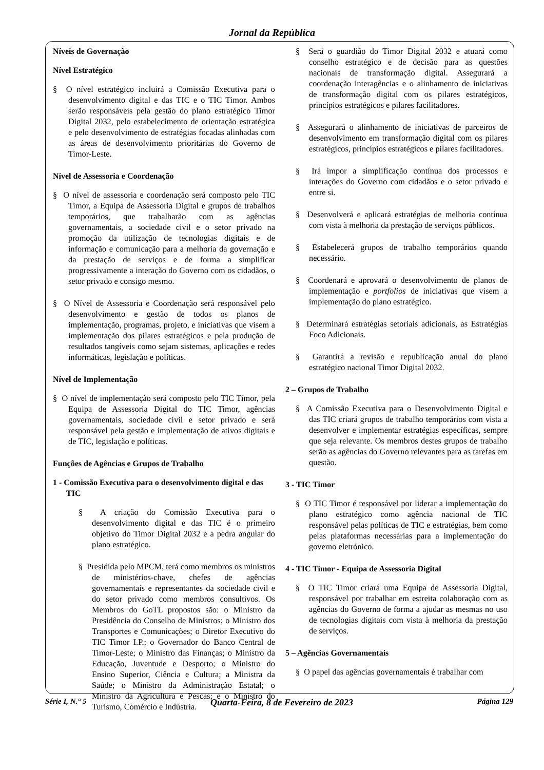Jornal da República
Níveis de Governação
Nível Estratégico
§ O nível estratégico incluirá a Comissão Executiva para o desenvolvimento digital e das TIC e o TIC Timor. Ambos serão responsáveis pela gestão do plano estratégico Timor Digital 2032, pelo estabelecimento de orientação estratégica e pelo desenvolvimento de estratégias focadas alinhadas com as áreas de desenvolvimento prioritárias do Governo de Timor-Leste.
Nível de Assessoria e Coordenação
§ O nível de assessoria e coordenação será composto pelo TIC Timor, a Equipa de Assessoria Digital e grupos de trabalhos temporários, que trabalharão com as agências governamentais, a sociedade civil e o setor privado na promoção da utilização de tecnologias digitais e de informação e comunicação para a melhoria da governação e da prestação de serviços e de forma a simplificar progressivamente a interação do Governo com os cidadãos, o setor privado e consigo mesmo.
§ O Nível de Assessoria e Coordenação será responsável pelo desenvolvimento e gestão de todos os planos de implementação, programas, projeto, e iniciativas que visem a implementação dos pilares estratégicos e pela produção de resultados tangíveis como sejam sistemas, aplicações e redes informáticas, legislação e políticas.
Nível de Implementação
§ O nível de implementação será composto pelo TIC Timor, pela Equipa de Assessoria Digital do TIC Timor, agências governamentais, sociedade civil e setor privado e será responsável pela gestão e implementação de ativos digitais e de TIC, legislação e políticas.
Funções de Agências e Grupos de Trabalho
1 - Comissão Executiva para o desenvolvimento digital e das TIC
§ A criação do Comissão Executiva para o desenvolvimento digital e das TIC é o primeiro objetivo do Timor Digital 2032 e a pedra angular do plano estratégico.
§ Presidida pelo MPCM, terá como membros os ministros de ministérios-chave, chefes de agências governamentais e representantes da sociedade civil e do setor privado como membros consultivos. Os Membros do GoTL propostos são: o Ministro da Presidência do Conselho de Ministros; o Ministro dos Transportes e Comunicações; o Diretor Executivo do TIC Timor I.P.; o Governador do Banco Central de Timor-Leste; o Ministro das Finanças; o Ministro da Educação, Juventude e Desporto; o Ministro do Ensino Superior, Ciência e Cultura; a Ministra da Saúde; o Ministro da Administração Estatal; o Ministro da Agricultura e Pescas; e o Ministro do Turismo, Comércio e Indústria.
§ Será o guardião do Timor Digital 2032 e atuará como conselho estratégico e de decisão para as questões nacionais de transformação digital. Assegurará a coordenação interagências e o alinhamento de iniciativas de transformação digital com os pilares estratégicos, princípios estratégicos e pilares facilitadores.
§ Assegurará o alinhamento de iniciativas de parceiros de desenvolvimento em transformação digital com os pilares estratégicos, princípios estratégicos e pilares facilitadores.
§ Irá impor a simplificação contínua dos processos e interações do Governo com cidadãos e o setor privado e entre si.
§ Desenvolverá e aplicará estratégias de melhoria contínua com vista à melhoria da prestação de serviços públicos.
§ Estabelecerá grupos de trabalho temporários quando necessário.
§ Coordenará e aprovará o desenvolvimento de planos de implementação e portfolios de iniciativas que visem a implementação do plano estratégico.
§ Determinará estratégias setoriais adicionais, as Estratégias Foco Adicionais.
§ Garantirá a revisão e republicação anual do plano estratégico nacional Timor Digital 2032.
2 – Grupos de Trabalho
§ A Comissão Executiva para o Desenvolvimento Digital e das TIC criará grupos de trabalho temporários com vista a desenvolver e implementar estratégias específicas, sempre que seja relevante. Os membros destes grupos de trabalho serão as agências do Governo relevantes para as tarefas em questão.
3 - TIC Timor
§ O TIC Timor é responsável por liderar a implementação do plano estratégico como agência nacional de TIC responsável pelas políticas de TIC e estratégias, bem como pelas plataformas necessárias para a implementação do governo eletrónico.
4 - TIC Timor - Equipa de Assessoria Digital
§ O TIC Timor criará uma Equipa de Assessoria Digital, responsável por trabalhar em estreita colaboração com as agências do Governo de forma a ajudar as mesmas no uso de tecnologias digitais com vista à melhoria da prestação de serviços.
5 – Agências Governamentais
§ O papel das agências governamentais é trabalhar com
Série I, N.° 5 Quarta-Feira, 8 de Fevereiro de 2023 Página 129